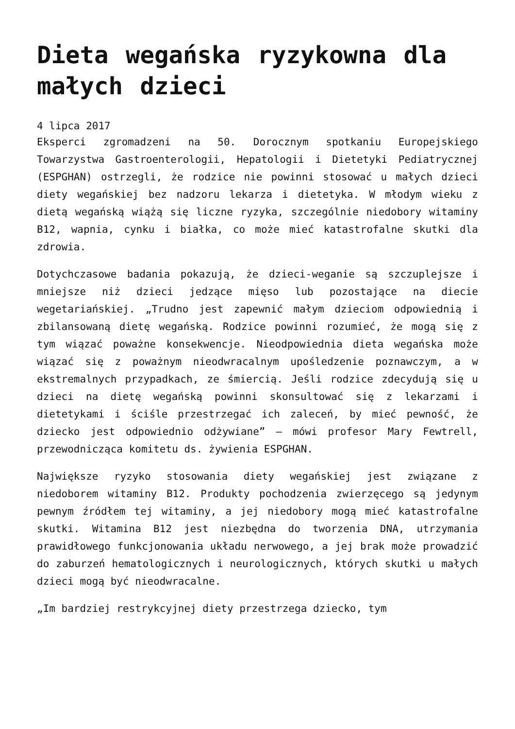Dieta wegańska ryzykowna dla małych dzieci
4 lipca 2017
Eksperci zgromadzeni na 50. Dorocznym spotkaniu Europejskiego Towarzystwa Gastroenterologii, Hepatologii i Dietetyki Pediatrycznej (ESPGHAN) ostrzegli, że rodzice nie powinni stosować u małych dzieci diety wegańskiej bez nadzoru lekarza i dietetyka. W młodym wieku z dietą wegańską wiążą się liczne ryzyka, szczególnie niedobory witaminy B12, wapnia, cynku i białka, co może mieć katastrofalne skutki dla zdrowia.
Dotychczasowe badania pokazują, że dzieci-weganie są szczuplejsze i mniejsze niż dzieci jedzące mięso lub pozostające na diecie wegetariańskiej. „Trudno jest zapewnić małym dzieciom odpowiednią i zbilansowaną dietę wegańską. Rodzice powinni rozumieć, że mogą się z tym wiązać poważne konsekwencje. Nieodpowiednia dieta wegańska może wiązać się z poważnym nieodwracalnym upośledzenie poznawczym, a w ekstremalnych przypadkach, ze śmiercią. Jeśli rodzice zdecydują się u dzieci na dietę wegańską powinni skonsultować się z lekarzami i dietetykami i ściśle przestrzegać ich zaleceń, by mieć pewność, że dziecko jest odpowiednio odżywiane” – mówi profesor Mary Fewtrell, przewodnicząca komitetu ds. żywienia ESPGHAN.
Największe ryzyko stosowania diety wegańskiej jest związane z niedoborem witaminy B12. Produkty pochodzenia zwierzęcego są jedynym pewnym źródłem tej witaminy, a jej niedobory mogą mieć katastrofalne skutki. Witamina B12 jest niezbędna do tworzenia DNA, utrzymania prawidłowego funkcjonowania układu nerwowego, a jej brak może prowadzić do zaburzeń hematologicznych i neurologicznych, których skutki u małych dzieci mogą być nieodwracalne.
„Im bardziej restrykcyjnej diety przestrzega dziecko, tym